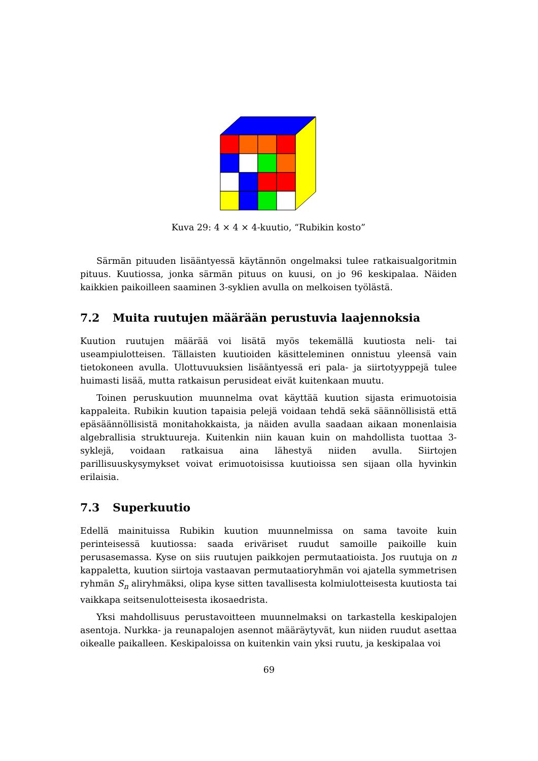Kuva 29: 4 × 4 × 4-kuutio, “Rubikin kosto”
Särmän pituuden lisääntyessä käytännön ongelmaksi tulee ratkaisualgoritmin pituus. Kuutiossa, jonka särmän pituus on kuusi, on jo 96 keskipalaa. Näiden kaikkien paikoilleen saaminen 3-syklien avulla on melkoisen työlästä.
7.2 Muita ruutujen määrään perustuvia laajennoksia
Kuution ruutujen määrää voi lisätä myös tekemällä kuutiosta neli- tai useampiulotteisen. Tällaisten kuutioiden käsitteleminen onnistuu yleensä vain tietokoneen avulla. Ulottuvuuksien lisääntyessä eri pala- ja siirtotyyppejä tulee huimasti lisää, mutta ratkaisun perusideat eivät kuitenkaan muutu.
Toinen peruskuution muunnelma ovat käyttää kuution sijasta erimuotoisia kappaleita. Rubikin kuution tapaisia pelejä voidaan tehdä sekä säännöllisistä että epäsäännöllisistä monitahokkaista, ja näiden avulla saadaan aikaan monenlaisia algebrallisia struktuureja. Kuitenkin niin kauan kuin on mahdollista tuottaa 3-syklejä, voidaan ratkaisua aina lähestyä niiden avulla. Siirtojen parillisuuskysymykset voivat erimuotoisissa kuutioissa sen sijaan olla hyvinkin erilaisia.
7.3 Superkuutio
Edellä mainituissa Rubikin kuution muunnelmissa on sama tavoite kuin perinteisessä kuutiossa: saada eriväriset ruudut samoille paikoille kuin perusasemassa. Kyse on siis ruutujen paikkojen permutaatioista. Jos ruutuja on n kappaletta, kuution siirtoja vastaavan permutaatioryhmän voi ajatella symmetrisen ryhmän S<sub>n</sub> aliryhmäksi, olipa kyse sitten tavallisesta kolmiulotteisesta kuutiosta tai vaikkapa seitsenulotteisesta ikosaedrista.
Yksi mahdollisuus perustavoitteen muunnelmaksi on tarkastella keskipalojen asentoja. Nurkka- ja reunapalojen asennot määräytyvät, kun niiden ruudut asettaa oikealle paikalleen. Keskipaloissa on kuitenkin vain yksi ruutu, ja keskipalaa voi
69